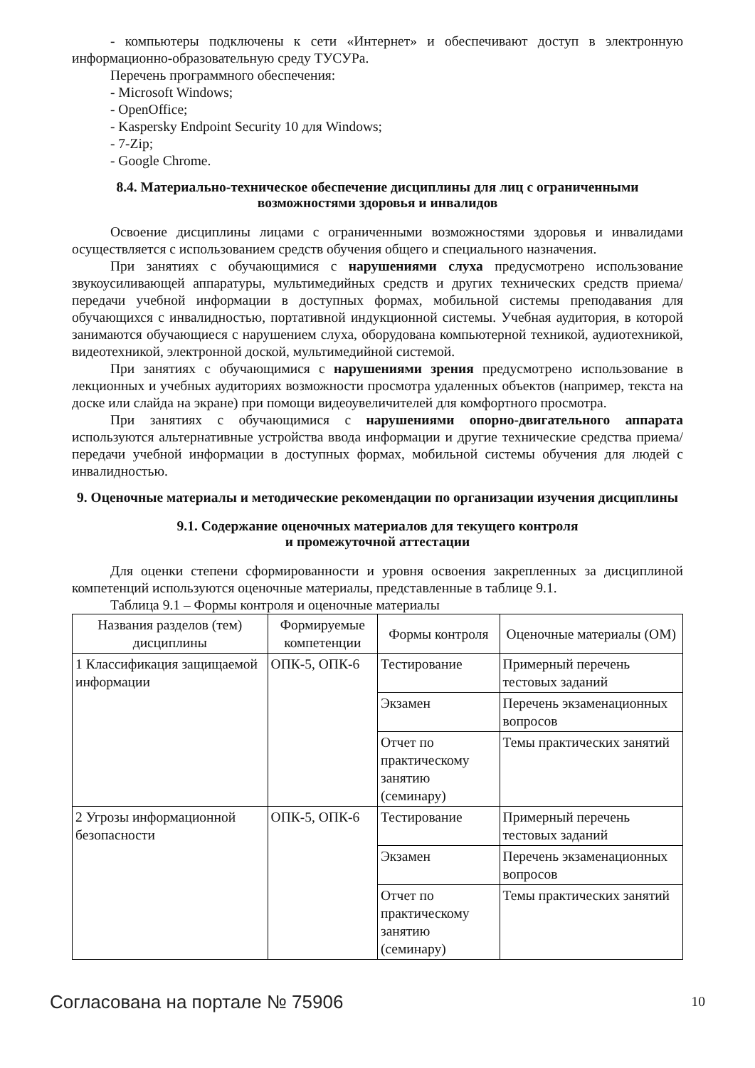- компьютеры подключены к сети «Интернет» и обеспечивают доступ в электронную информационно-образовательную среду ТУСУРа.
Перечень программного обеспечения:
- Microsoft Windows;
- OpenOffice;
- Kaspersky Endpoint Security 10 для Windows;
- 7-Zip;
- Google Chrome.
8.4. Материально-техническое обеспечение дисциплины для лиц с ограниченными возможностями здоровья и инвалидов
Освоение дисциплины лицами с ограниченными возможностями здоровья и инвалидами осуществляется с использованием средств обучения общего и специального назначения.
При занятиях с обучающимися с нарушениями слуха предусмотрено использование звукоусиливающей аппаратуры, мультимедийных средств и других технических средств приема/передачи учебной информации в доступных формах, мобильной системы преподавания для обучающихся с инвалидностью, портативной индукционной системы. Учебная аудитория, в которой занимаются обучающиеся с нарушением слуха, оборудована компьютерной техникой, аудиотехникой, видеотехникой, электронной доской, мультимедийной системой.
При занятиях с обучающимися с нарушениями зрения предусмотрено использование в лекционных и учебных аудиториях возможности просмотра удаленных объектов (например, текста на доске или слайда на экране) при помощи видеоувеличителей для комфортного просмотра.
При занятиях с обучающимися с нарушениями опорно-двигательного аппарата используются альтернативные устройства ввода информации и другие технические средства приема/передачи учебной информации в доступных формах, мобильной системы обучения для людей с инвалидностью.
9. Оценочные материалы и методические рекомендации по организации изучения дисциплины
9.1. Содержание оценочных материалов для текущего контроля
и промежуточной аттестации
Для оценки степени сформированности и уровня освоения закрепленных за дисциплиной компетенций используются оценочные материалы, представленные в таблице 9.1.
Таблица 9.1 – Формы контроля и оценочные материалы
| Названия разделов (тем) дисциплины | Формируемые компетенции | Формы контроля | Оценочные материалы (ОМ) |
| --- | --- | --- | --- |
| 1 Классификация защищаемой информации | ОПК-5, ОПК-6 | Тестирование | Примерный перечень тестовых заданий |
| | | Экзамен | Перечень экзаменационных вопросов |
| | | Отчет по практическому занятию (семинару) | Темы практических занятий |
| 2 Угрозы информационной безопасности | ОПК-5, ОПК-6 | Тестирование | Примерный перечень тестовых заданий |
| | | Экзамен | Перечень экзаменационных вопросов |
| | | Отчет по практическому занятию (семинару) | Темы практических занятий |
Согласована на портале № 75906 10